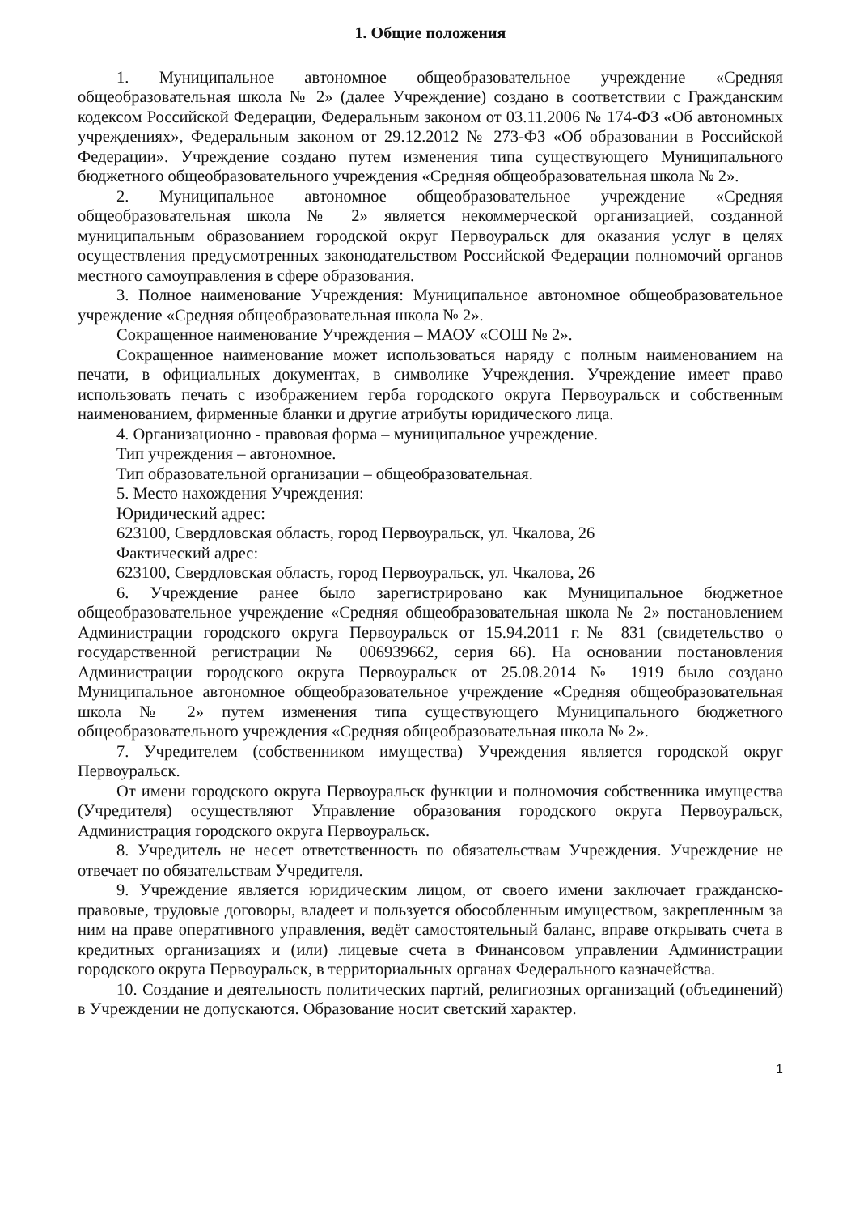1. Общие положения
1. Муниципальное автономное общеобразовательное учреждение «Средняя общеобразовательная школа № 2» (далее Учреждение) создано в соответствии с Гражданским кодексом Российской Федерации, Федеральным законом от 03.11.2006 № 174-ФЗ «Об автономных учреждениях», Федеральным законом от 29.12.2012 № 273-ФЗ «Об образовании в Российской Федерации». Учреждение создано путем изменения типа существующего Муниципального бюджетного общеобразовательного учреждения «Средняя общеобразовательная школа № 2».
2. Муниципальное автономное общеобразовательное учреждение «Средняя общеобразовательная школа № 2» является некоммерческой организацией, созданной муниципальным образованием городской округ Первоуральск для оказания услуг в целях осуществления предусмотренных законодательством Российской Федерации полномочий органов местного самоуправления в сфере образования.
3. Полное наименование Учреждения: Муниципальное автономное общеобразовательное учреждение «Средняя общеобразовательная школа № 2».
Сокращенное наименование Учреждения – МАОУ «СОШ № 2».
Сокращенное наименование может использоваться наряду с полным наименованием на печати, в официальных документах, в символике Учреждения. Учреждение имеет право использовать печать с изображением герба городского округа Первоуральск и собственным наименованием, фирменные бланки и другие атрибуты юридического лица.
4. Организационно - правовая форма – муниципальное учреждение.
Тип учреждения – автономное.
Тип образовательной организации – общеобразовательная.
5. Место нахождения Учреждения:
Юридический адрес:
623100, Свердловская область, город Первоуральск, ул. Чкалова, 26
Фактический адрес:
623100, Свердловская область, город Первоуральск, ул. Чкалова, 26
6. Учреждение ранее было зарегистрировано как Муниципальное бюджетное общеобразовательное учреждение «Средняя общеобразовательная школа № 2» постановлением Администрации городского округа Первоуральск от 15.94.2011 г.№ 831 (свидетельство о государственной регистрации № 006939662, серия 66). На основании постановления Администрации городского округа Первоуральск от 25.08.2014 № 1919 было создано Муниципальное автономное общеобразовательное учреждение «Средняя общеобразовательная школа № 2» путем изменения типа существующего Муниципального бюджетного общеобразовательного учреждения «Средняя общеобразовательная школа № 2».
7. Учредителем (собственником имущества) Учреждения является городской округ Первоуральск.
От имени городского округа Первоуральск функции и полномочия собственника имущества (Учредителя) осуществляют Управление образования городского округа Первоуральск, Администрация городского округа Первоуральск.
8. Учредитель не несет ответственность по обязательствам Учреждения. Учреждение не отвечает по обязательствам Учредителя.
9. Учреждение является юридическим лицом, от своего имени заключает гражданско-правовые, трудовые договоры, владеет и пользуется обособленным имуществом, закрепленным за ним на праве оперативного управления, ведёт самостоятельный баланс, вправе открывать счета в кредитных организациях и (или) лицевые счета в Финансовом управлении Администрации городского округа Первоуральск, в территориальных органах Федерального казначейства.
10. Создание и деятельность политических партий, религиозных организаций (объединений) в Учреждении не допускаются. Образование носит светский характер.
1